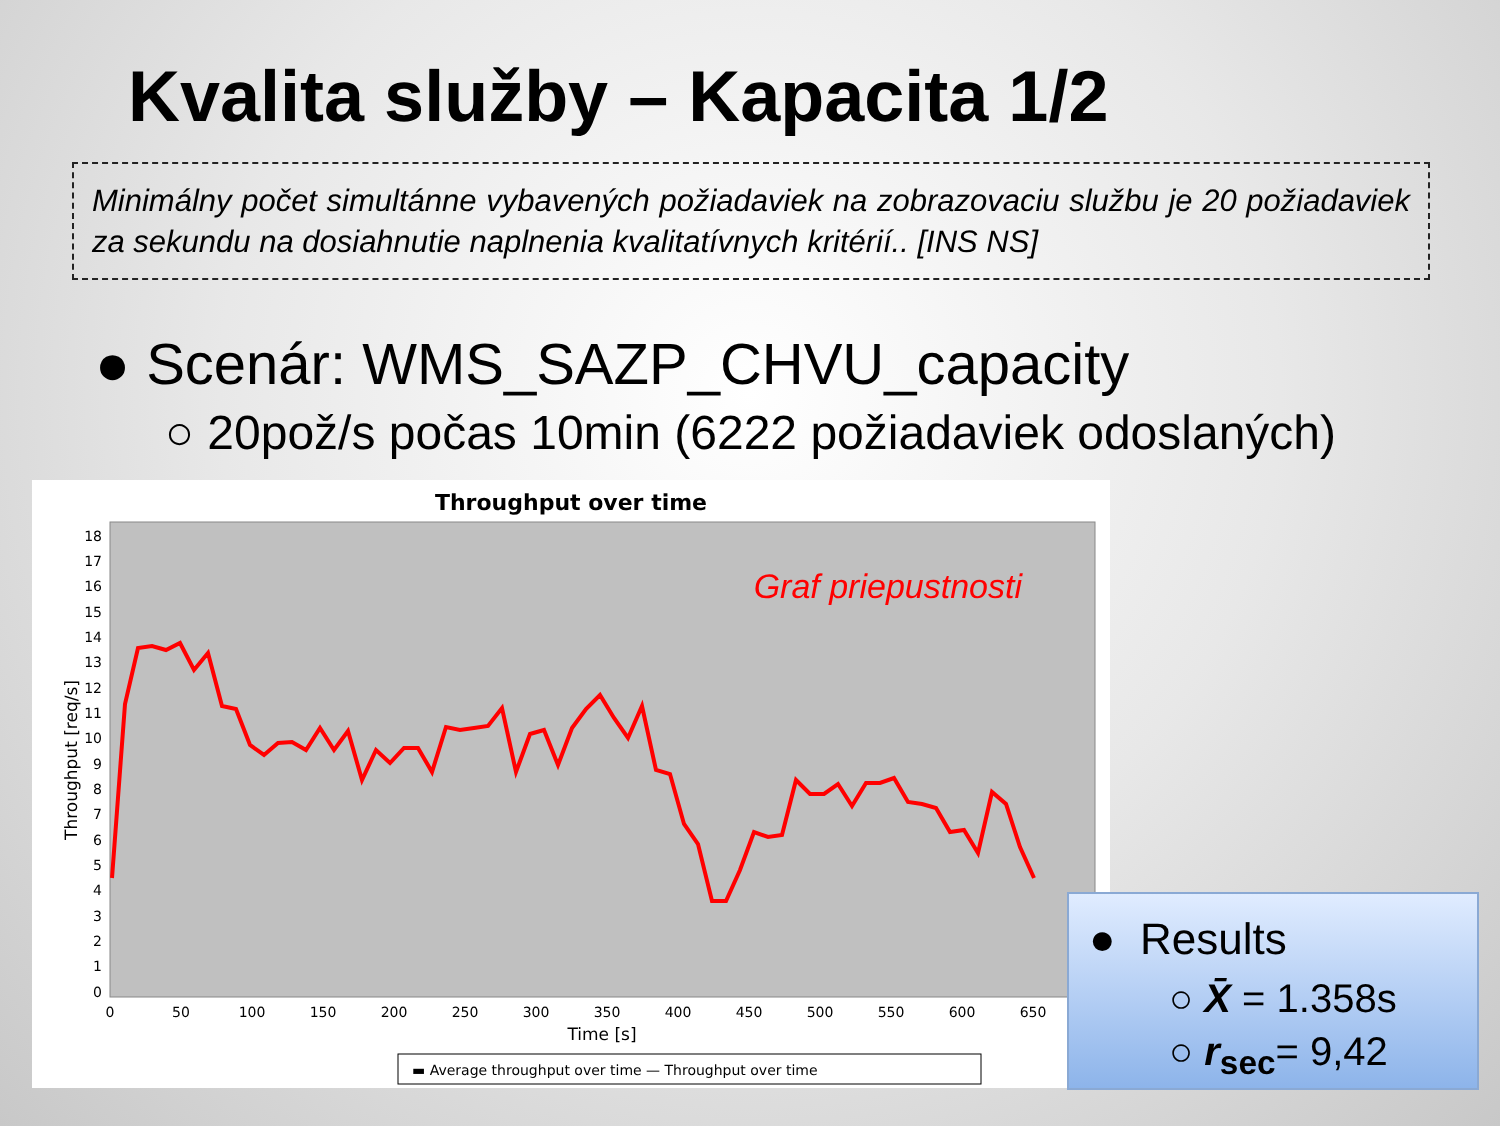Kvalita služby – Kapacita 1/2
Minimálny počet simultánne vybavených požiadaviek na zobrazovaciu službu je 20 požiadaviek za sekundu na dosiahnutie naplnenia kvalitatívnych kritérií.. [INS NS]
● Scenár: WMS_SAZP_CHVU_capacity
○ 20pož/s počas 10min (6222 požiadaviek odoslaných)
Throughput over time
Graf priepustnosti
0
1
2
3
4
5
6
7
8
9
10
11
12
13
14
15
16
17
18
0
50
100
150
200
250
300
350
400
450
500
550
600
650
Time [s]
Throughput [req/s]
▬ Average throughput over time — Throughput over time
● Results
○ X̄ = 1.358s
○ r<sub>sec</sub>= 9,42